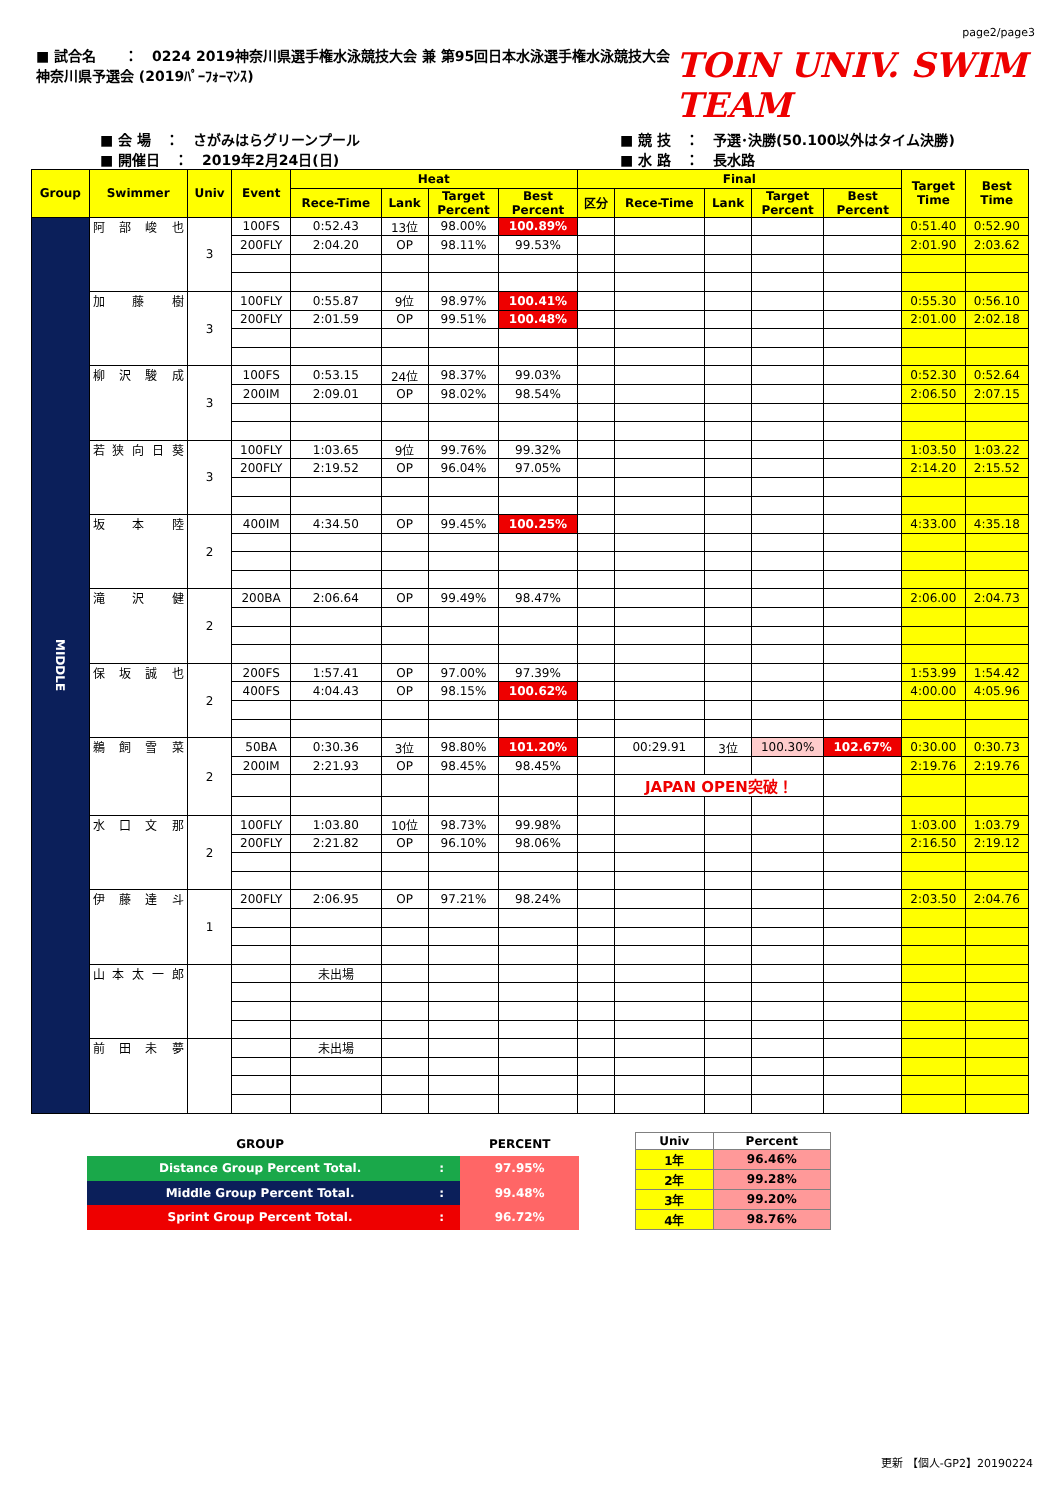page2/page3
■ 試合名　　：　0224 2019神奈川県選手権水泳競技大会 兼 第95回日本水泳選手権水泳競技大会神奈川県予選会 (2019ﾊﾟｰﾌｫｰﾏﾝｽ) TOIN UNIV. SWIM TEAM
■ 会 場　：　さがみはらグリーンプール
■ 開催日　：　2019年2月24日(日)
■ 競 技　：　予選･決勝(50.100以外はタイム決勝)
■ 水 路　：　長水路
| Group | Swimmer | Univ | Event | Heat | | | | Final | | | | | Target Time | Best Time |
| --- | --- | --- | --- | --- | --- | --- | --- | --- | --- | --- | --- | --- | --- | --- |
| | | | | Rece-Time | Lank | Target Percent | Best Percent | 区分 | Rece-Time | Lank | Target Percent | Best Percent | | |
| MIDDLE | 阿 部 峻 也 | 3 | 100FS | 0:52.43 | 13位 | 98.00% | 100.89% | | | | | | 0:51.40 | 0:52.90 |
| | | | 200FLY | 2:04.20 | OP | 98.11% | 99.53% | | | | | | 2:01.90 | 2:03.62 |
| | 加 藤 樹 | 3 | 100FLY | 0:55.87 | 9位 | 98.97% | 100.41% | | | | | | 0:55.30 | 0:56.10 |
| | | | 200FLY | 2:01.59 | OP | 99.51% | 100.48% | | | | | | 2:01.00 | 2:02.18 |
| | 柳 沢 駿 成 | 3 | 100FS | 0:53.15 | 24位 | 98.37% | 99.03% | | | | | | 0:52.30 | 0:52.64 |
| | | | 200IM | 2:09.01 | OP | 98.02% | 98.54% | | | | | | 2:06.50 | 2:07.15 |
| | 若 狭 向 日 葵 | 3 | 100FLY | 1:03.65 | 9位 | 99.76% | 99.32% | | | | | | 1:03.50 | 1:03.22 |
| | | | 200FLY | 2:19.52 | OP | 96.04% | 97.05% | | | | | | 2:14.20 | 2:15.52 |
| | 坂 本 陸 | 2 | 400IM | 4:34.50 | OP | 99.45% | 100.25% | | | | | | 4:33.00 | 4:35.18 |
| | 滝 沢 健 | 2 | 200BA | 2:06.64 | OP | 99.49% | 98.47% | | | | | | 2:06.00 | 2:04.73 |
| | 保 坂 誠 也 | 2 | 200FS | 1:57.41 | OP | 97.00% | 97.39% | | | | | | 1:53.99 | 1:54.42 |
| | | | 400FS | 4:04.43 | OP | 98.15% | 100.62% | | | | | | 4:00.00 | 4:05.96 |
| | 鵜 飼 雪 菜 | 2 | 50BA | 0:30.36 | 3位 | 98.80% | 101.20% | | 00:29.91 | 3位 | 100.30% | 102.67% | 0:30.00 | 0:30.73 |
| | | | 200IM | 2:21.93 | OP | 98.45% | 98.45% | | | | | | 2:19.76 | 2:19.76 |
| | | | | | | | | | JAPAN OPEN突破！ | | | | | |
| | 水 口 文 那 | 2 | 100FLY | 1:03.80 | 10位 | 98.73% | 99.98% | | | | | | 1:03.00 | 1:03.79 |
| | | | 200FLY | 2:21.82 | OP | 96.10% | 98.06% | | | | | | 2:16.50 | 2:19.12 |
| | 伊 藤 達 斗 | 1 | 200FLY | 2:06.95 | OP | 97.21% | 98.24% | | | | | | 2:03.50 | 2:04.76 |
| | 山 本 太 一 郎 | | | 未出場 | | | | | | | | | | |
| | 前 田 未 夢 | | | 未出場 | | | | | | | | | | |
| GROUP | | PERCENT |
| --- | --- | --- |
| Distance Group Percent Total. | : | 97.95% |
| Middle Group Percent Total. | : | 99.48% |
| Sprint Group Percent Total. | : | 96.72% |
| Univ | Percent |
| --- | --- |
| 1年 | 96.46% |
| 2年 | 99.28% |
| 3年 | 99.20% |
| 4年 | 98.76% |
更新 【個人-GP2】20190224